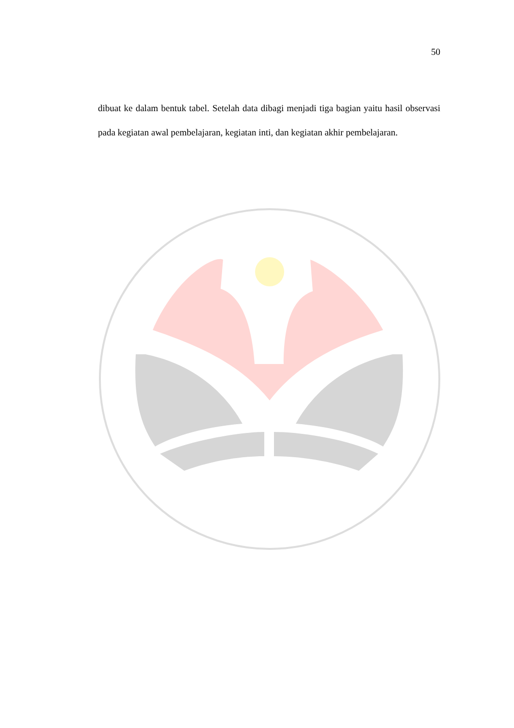50
dibuat ke dalam bentuk tabel. Setelah data dibagi menjadi tiga bagian yaitu hasil observasi pada kegiatan awal pembelajaran, kegiatan inti, dan kegiatan akhir pembelajaran.